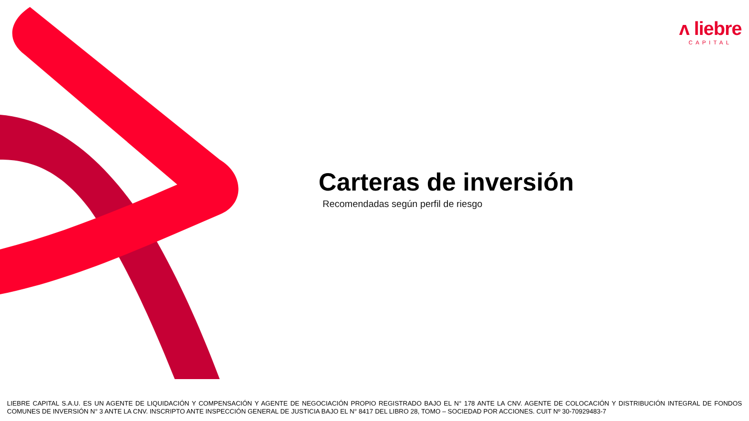ᴧ liebre
CAPITAL
Carteras de inversión
Recomendadas según perfil de riesgo
LIEBRE CAPITAL S.A.U. ES UN AGENTE DE LIQUIDACIÓN Y COMPENSACIÓN Y AGENTE DE NEGOCIACIÓN PROPIO REGISTRADO BAJO EL N° 178 ANTE LA CNV. AGENTE DE COLOCACIÓN Y DISTRIBUCIÓN INTEGRAL DE FONDOS COMUNES DE INVERSIÓN N° 3 ANTE LA CNV. INSCRIPTO ANTE INSPECCIÓN GENERAL DE JUSTICIA BAJO EL N° 8417 DEL LIBRO 28, TOMO – SOCIEDAD POR ACCIONES. CUIT Nº 30-70929483-7